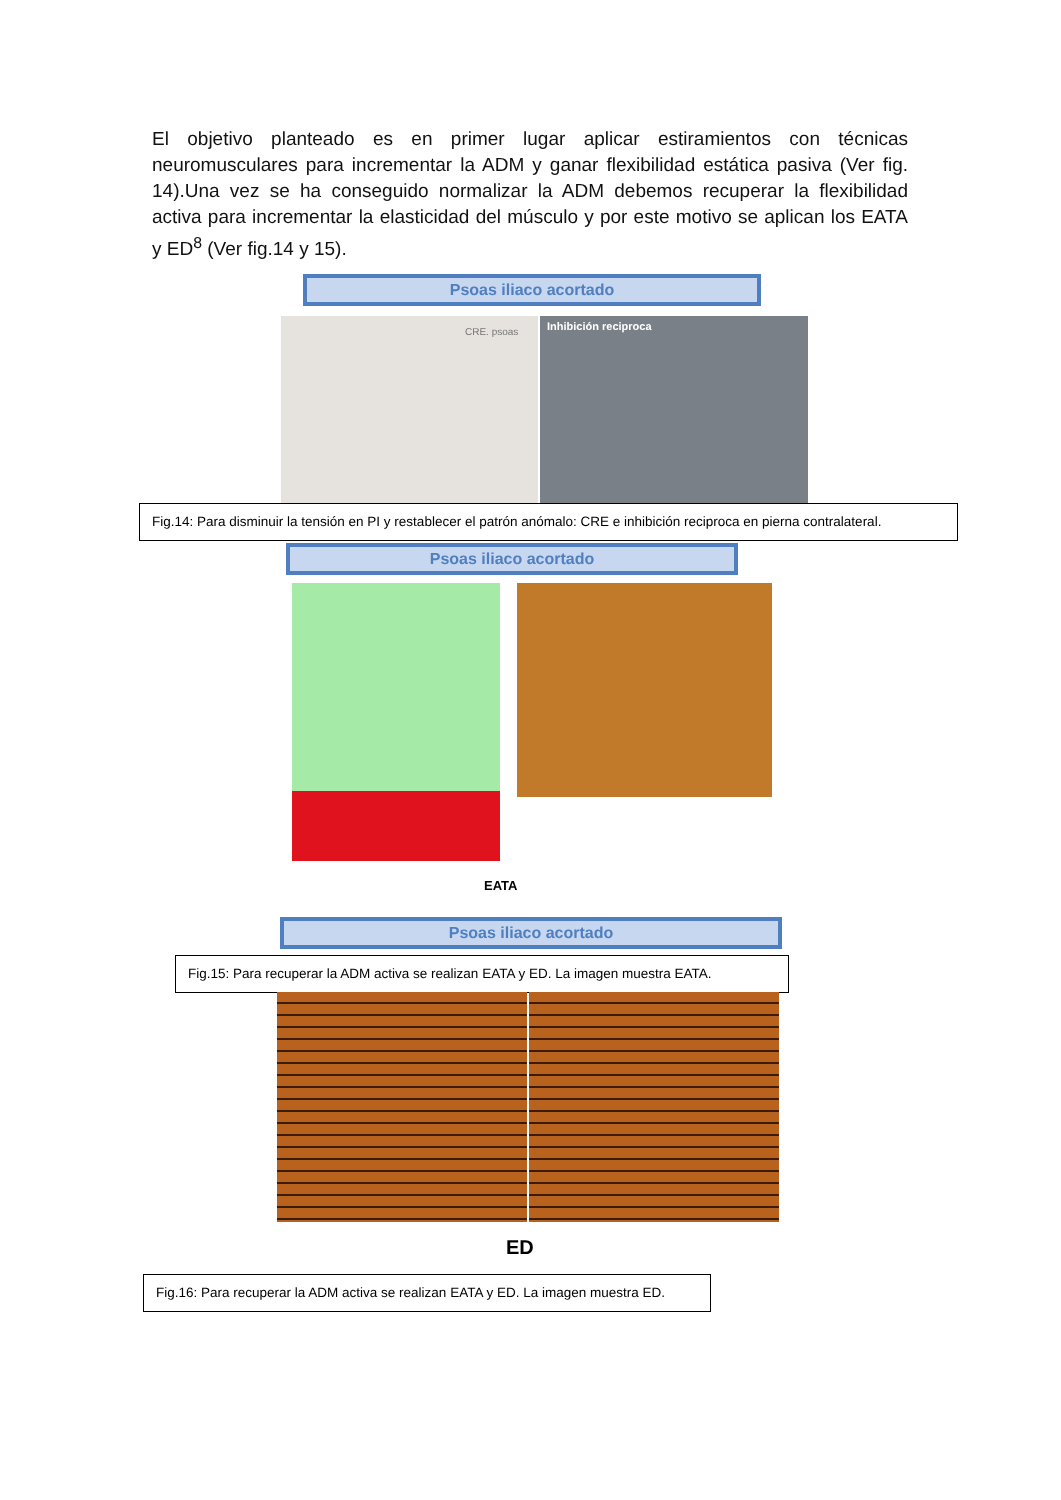El objetivo planteado es en primer lugar aplicar estiramientos con técnicas neuromusculares para incrementar la ADM y ganar flexibilidad estática pasiva (Ver fig. 14).Una vez se ha conseguido normalizar la ADM debemos recuperar la flexibilidad activa para incrementar la elasticidad del músculo y por este motivo se aplican los EATA y ED<sup>8</sup> (Ver fig.14 y 15).
Psoas iliaco acortado
CRE. psoas Inhibición reciproca
Fig.14: Para disminuir la tensión en PI y restablecer el patrón anómalo: CRE e inhibición reciproca en pierna contralateral.
Psoas iliaco acortado
EATA
Psoas iliaco acortado
Fig.15: Para recuperar la ADM activa se realizan EATA y ED. La imagen muestra EATA.
ED
Fig.16: Para recuperar la ADM activa se realizan EATA y ED. La imagen muestra ED.